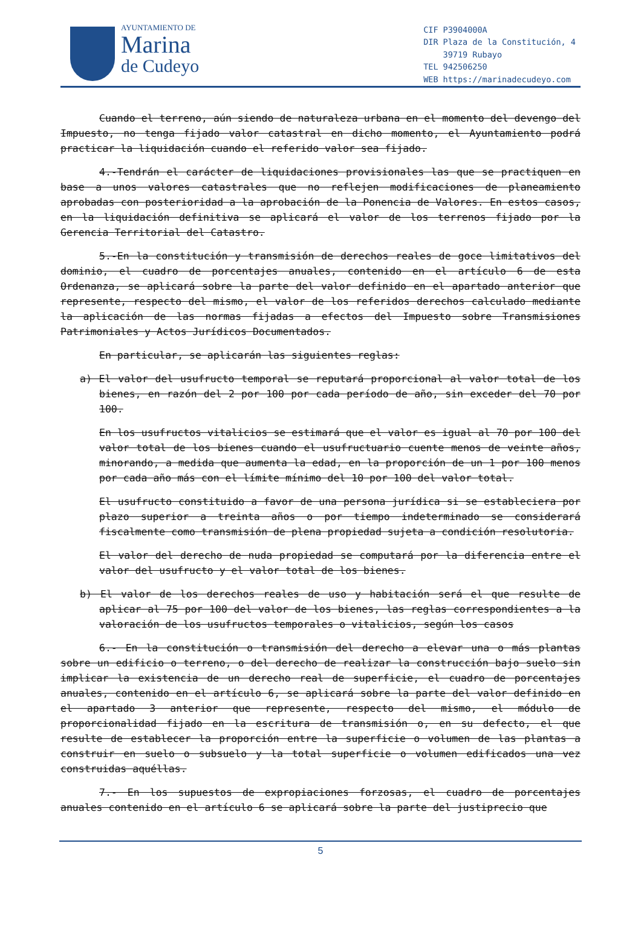AYUNTAMIENTO DE
Marina
de Cudeyo
| CIF | P3904000A |
| DIR | Plaza de la Constitución, 4 |
| | 39719 Rubayo |
| TEL | 942506250 |
| WEB | https://marinadecudeyo.com |
Cuando el terreno, aún siendo de naturaleza urbana en el momento del devengo del Impuesto, no tenga fijado valor catastral en dicho momento, el Ayuntamiento podrá practicar la liquidación cuando el referido valor sea fijado.
4.-Tendrán el carácter de liquidaciones provisionales las que se practiquen en base a unos valores catastrales que no reflejen modificaciones de planeamiento aprobadas con posterioridad a la aprobación de la Ponencia de Valores. En estos casos, en la liquidación definitiva se aplicará el valor de los terrenos fijado por la Gerencia Territorial del Catastro.
5.-En la constitución y transmisión de derechos reales de goce limitativos del dominio, el cuadro de porcentajes anuales, contenido en el artículo 6 de esta Ordenanza, se aplicará sobre la parte del valor definido en el apartado anterior que represente, respecto del mismo, el valor de los referidos derechos calculado mediante la aplicación de las normas fijadas a efectos del Impuesto sobre Transmisiones Patrimoniales y Actos Jurídicos Documentados.
En particular, se aplicarán las siguientes reglas:
a) El valor del usufructo temporal se reputará proporcional al valor total de los bienes, en razón del 2 por 100 por cada período de año, sin exceder del 70 por 100.
En los usufructos vitalicios se estimará que el valor es igual al 70 por 100 del valor total de los bienes cuando el usufructuario cuente menos de veinte años, minorando, a medida que aumenta la edad, en la proporción de un 1 por 100 menos por cada año más con el límite mínimo del 10 por 100 del valor total.
El usufructo constituido a favor de una persona jurídica si se estableciera por plazo superior a treinta años o por tiempo indeterminado se considerará fiscalmente como transmisión de plena propiedad sujeta a condición resolutoria.
El valor del derecho de nuda propiedad se computará por la diferencia entre el valor del usufructo y el valor total de los bienes.
b) El valor de los derechos reales de uso y habitación será el que resulte de aplicar al 75 por 100 del valor de los bienes, las reglas correspondientes a la valoración de los usufructos temporales o vitalicios, según los casos
6.- En la constitución o transmisión del derecho a elevar una o más plantas sobre un edificio o terreno, o del derecho de realizar la construcción bajo suelo sin implicar la existencia de un derecho real de superficie, el cuadro de porcentajes anuales, contenido en el artículo 6, se aplicará sobre la parte del valor definido en el apartado 3 anterior que represente, respecto del mismo, el módulo de proporcionalidad fijado en la escritura de transmisión o, en su defecto, el que resulte de establecer la proporción entre la superficie o volumen de las plantas a construir en suelo o subsuelo y la total superficie o volumen edificados una vez construidas aquéllas.
7.- En los supuestos de expropiaciones forzosas, el cuadro de porcentajes anuales contenido en el artículo 6 se aplicará sobre la parte del justiprecio que
5